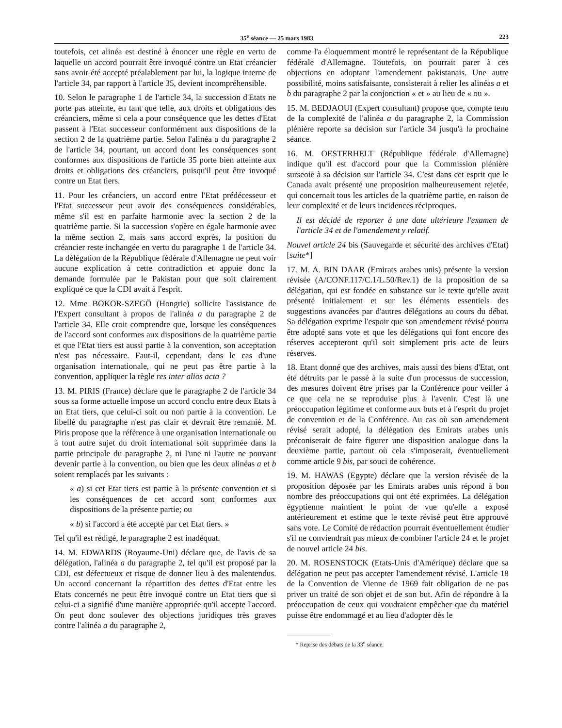35<sup>e</sup> séance — 25 mars 1983 223
toutefois, cet alinéa est destiné à énoncer une règle en vertu de laquelle un accord pourrait être invoqué contre un Etat créancier sans avoir été accepté préalablement par lui, la logique interne de l'article 34, par rapport à l'article 35, devient incompréhensible.
10. Selon le paragraphe 1 de l'article 34, la succession d'Etats ne porte pas atteinte, en tant que telle, aux droits et obligations des créanciers, même si cela a pour conséquence que les dettes d'Etat passent à l'Etat successeur conformément aux dispositions de la section 2 de la quatrième partie. Selon l'alinéa a du paragraphe 2 de l'article 34, pourtant, un accord dont les conséquences sont conformes aux dispositions de l'article 35 porte bien atteinte aux droits et obligations des créanciers, puisqu'il peut être invoqué contre un Etat tiers.
11. Pour les créanciers, un accord entre l'Etat prédécesseur et l'Etat successeur peut avoir des conséquences considérables, même s'il est en parfaite harmonie avec la section 2 de la quatrième partie. Si la succession s'opère en égale harmonie avec la même section 2, mais sans accord exprès, la position du créancier reste inchangée en vertu du paragraphe 1 de l'article 34. La délégation de la République fédérale d'Allemagne ne peut voir aucune explication à cette contradiction et appuie donc la demande formulée par le Pakistan pour que soit clairement expliqué ce que la CDI avait à l'esprit.
12. Mme BOKOR-SZEGÖ (Hongrie) sollicite l'assistance de l'Expert consultant à propos de l'alinéa a du paragraphe 2 de l'article 34. Elle croit comprendre que, lorsque les conséquences de l'accord sont conformes aux dispositions de la quatrième partie et que l'Etat tiers est aussi partie à la convention, son acceptation n'est pas nécessaire. Faut-il, cependant, dans le cas d'une organisation internationale, qui ne peut pas être partie à la convention, appliquer la règle res inter alios acta ?
13. M. PIRIS (France) déclare que le paragraphe 2 de l'article 34 sous sa forme actuelle impose un accord conclu entre deux Etats à un Etat tiers, que celui-ci soit ou non partie à la convention. Le libellé du paragraphe n'est pas clair et devrait être remanié. M. Piris propose que la référence à une organisation internationale ou à tout autre sujet du droit international soit supprimée dans la partie principale du paragraphe 2, ni l'une ni l'autre ne pouvant devenir partie à la convention, ou bien que les deux alinéas a et b soient remplacés par les suivants :
« a) si cet Etat tiers est partie à la présente convention et si les conséquences de cet accord sont conformes aux dispositions de la présente partie; ou
« b) si l'accord a été accepté par cet Etat tiers. »
Tel qu'il est rédigé, le paragraphe 2 est inadéquat.
14. M. EDWARDS (Royaume-Uni) déclare que, de l'avis de sa délégation, l'alinéa a du paragraphe 2, tel qu'il est proposé par la CDI, est défectueux et risque de donner lieu à des malentendus. Un accord concernant la répartition des dettes d'Etat entre les Etats concernés ne peut être invoqué contre un Etat tiers que si celui-ci a signifié d'une manière appropriée qu'il accepte l'accord. On peut donc soulever des objections juridiques très graves contre l'alinéa a du paragraphe 2,
comme l'a éloquemment montré le représentant de la République fédérale d'Allemagne. Toutefois, on pourrait parer à ces objections en adoptant l'amendement pakistanais. Une autre possibilité, moins satisfaisante, consisterait à relier les alinéas a et b du paragraphe 2 par la conjonction « et » au lieu de « ou ».
15. M. BEDJAOUI (Expert consultant) propose que, compte tenu de la complexité de l'alinéa a du paragraphe 2, la Commission plénière reporte sa décision sur l'article 34 jusqu'à la prochaine séance.
16. M. OESTERHELT (République fédérale d'Allemagne) indique qu'il est d'accord pour que la Commission plénière surseoie à sa décision sur l'article 34. C'est dans cet esprit que le Canada avait présenté une proposition malheureusement rejetée, qui concernait tous les articles de la quatrième partie, en raison de leur complexité et de leurs incidences réciproques.
Il est décidé de reporter à une date ultérieure l'examen de l'article 34 et de l'amendement y relatif.
Nouvel article 24 bis (Sauvegarde et sécurité des archives d'Etat) [suite*]
17. M. A. BIN DAAR (Emirats arabes unis) présente la version révisée (A/CONF.117/C.1/L.50/Rev.1) de la proposition de sa délégation, qui est fondée en substance sur le texte qu'elle avait présenté initialement et sur les éléments essentiels des suggestions avancées par d'autres délégations au cours du débat. Sa délégation exprime l'espoir que son amendement révisé pourra être adopté sans vote et que les délégations qui font encore des réserves accepteront qu'il soit simplement pris acte de leurs réserves.
18. Etant donné que des archives, mais aussi des biens d'Etat, ont été détruits par le passé à la suite d'un processus de succession, des mesures doivent être prises par la Conférence pour veiller à ce que cela ne se reproduise plus à l'avenir. C'est là une préoccupation légitime et conforme aux buts et à l'esprit du projet de convention et de la Conférence. Au cas où son amendement révisé serait adopté, la délégation des Emirats arabes unis préconiserait de faire figurer une disposition analogue dans la deuxième partie, partout où cela s'imposerait, éventuellement comme article 9 bis, par souci de cohérence.
19. M. HAWAS (Egypte) déclare que la version révisée de la proposition déposée par les Emirats arabes unis répond à bon nombre des préoccupations qui ont été exprimées. La délégation égyptienne maintient le point de vue qu'elle a exposé antérieurement et estime que le texte révisé peut être approuvé sans vote. Le Comité de rédaction pourrait éventuellement étudier s'il ne conviendrait pas mieux de combiner l'article 24 et le projet de nouvel article 24 bis.
20. M. ROSENSTOCK (Etats-Unis d'Amérique) déclare que sa délégation ne peut pas accepter l'amendement révisé. L'article 18 de la Convention de Vienne de 1969 fait obligation de ne pas priver un traité de son objet et de son but. Afin de répondre à la préoccupation de ceux qui voudraient empêcher que du matériel puisse être endommagé et au lieu d'adopter dès le
* Reprise des débats de la 33<sup>e</sup> séance.